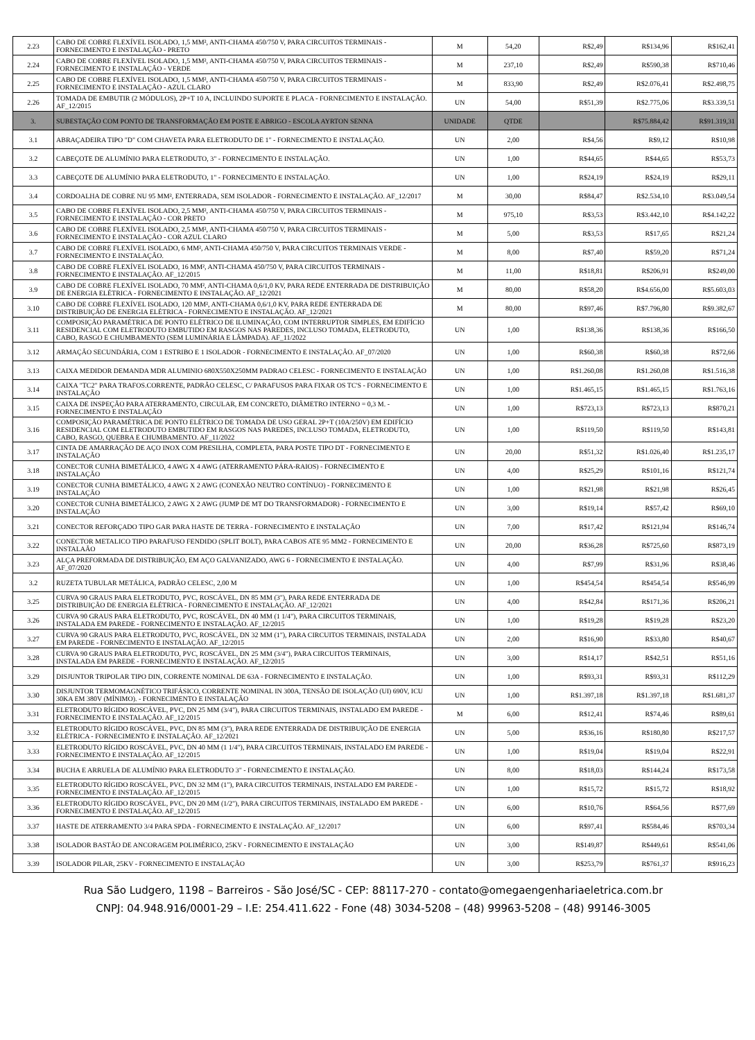| 2.23 | CABO DE COBRE FLEXÍVEL ISOLADO, 1,5 MM², ANTI-CHAMA 450/750 V, PARA CIRCUITOS TERMINAIS - FORNECIMENTO E INSTALAÇÃO - PRETO | M | 54,20 | R$2,49 | R$134,96 | R$162,41 |
| 2.24 | CABO DE COBRE FLEXÍVEL ISOLADO, 1,5 MM², ANTI-CHAMA 450/750 V, PARA CIRCUITOS TERMINAIS - FORNECIMENTO E INSTALAÇÃO - VERDE | M | 237,10 | R$2,49 | R$590,38 | R$710,46 |
| 2.25 | CABO DE COBRE FLEXÍVEL ISOLADO, 1,5 MM², ANTI-CHAMA 450/750 V, PARA CIRCUITOS TERMINAIS - FORNECIMENTO E INSTALAÇÃO - AZUL CLARO | M | 833,90 | R$2,49 | R$2.076,41 | R$2.498,75 |
| 2.26 | TOMADA DE EMBUTIR (2 MÓDULOS), 2P+T 10 A, INCLUINDO SUPORTE E PLACA - FORNECIMENTO E INSTALAÇÃO. AF_12/2015 | UN | 54,00 | R$51,39 | R$2.775,06 | R$3.339,51 |
| 3. | SUBESTAÇÃO COM PONTO DE TRANSFORMAÇÃO EM POSTE E ABRIGO - ESCOLA AYRTON SENNA | UNIDADE | QTDE | | R$75.884,42 | R$91.319,31 |
| 3.1 | ABRAÇADEIRA TIPO "D" COM CHAVETA PARA ELETRODUTO DE 1" - FORNECIMENTO E INSTALAÇÃO. | UN | 2,00 | R$4,56 | R$9,12 | R$10,98 |
| 3.2 | CABEÇOTE DE ALUMÍNIO PARA ELETRODUTO, 3" - FORNECIMENTO E INSTALAÇÃO. | UN | 1,00 | R$44,65 | R$44,65 | R$53,73 |
| 3.3 | CABEÇOTE DE ALUMÍNIO PARA ELETRODUTO, 1" - FORNECIMENTO E INSTALAÇÃO. | UN | 1,00 | R$24,19 | R$24,19 | R$29,11 |
| 3.4 | CORDOALHA DE COBRE NU 95 MM², ENTERRADA, SEM ISOLADOR - FORNECIMENTO E INSTALAÇÃO. AF_12/2017 | M | 30,00 | R$84,47 | R$2.534,10 | R$3.049,54 |
| 3.5 | CABO DE COBRE FLEXÍVEL ISOLADO, 2,5 MM², ANTI-CHAMA 450/750 V, PARA CIRCUITOS TERMINAIS - FORNECIMENTO E INSTALAÇÃO - COR PRETO | M | 975,10 | R$3,53 | R$3.442,10 | R$4.142,22 |
| 3.6 | CABO DE COBRE FLEXÍVEL ISOLADO, 2,5 MM², ANTI-CHAMA 450/750 V, PARA CIRCUITOS TERMINAIS - FORNECIMENTO E INSTALAÇÃO - COR AZUL CLARO | M | 5,00 | R$3,53 | R$17,65 | R$21,24 |
| 3.7 | CABO DE COBRE FLEXÍVEL ISOLADO, 6 MM², ANTI-CHAMA 450/750 V, PARA CIRCUITOS TERMINAIS VERDE - FORNECIMENTO E INSTALAÇÃO. | M | 8,00 | R$7,40 | R$59,20 | R$71,24 |
| 3.8 | CABO DE COBRE FLEXÍVEL ISOLADO, 16 MM², ANTI-CHAMA 450/750 V, PARA CIRCUITOS TERMINAIS - FORNECIMENTO E INSTALAÇÃO. AF_12/2015 | M | 11,00 | R$18,81 | R$206,91 | R$249,00 |
| 3.9 | CABO DE COBRE FLEXÍVEL ISOLADO, 70 MM², ANTI-CHAMA 0,6/1,0 KV, PARA REDE ENTERRADA DE DISTRIBUIÇÃO DE ENERGIA ELÉTRICA - FORNECIMENTO E INSTALAÇÃO. AF_12/2021 | M | 80,00 | R$58,20 | R$4.656,00 | R$5.603,03 |
| 3.10 | CABO DE COBRE FLEXÍVEL ISOLADO, 120 MM², ANTI-CHAMA 0,6/1,0 KV, PARA REDE ENTERRADA DE DISTRIBUIÇÃO DE ENERGIA ELÉTRICA - FORNECIMENTO E INSTALAÇÃO. AF_12/2021 | M | 80,00 | R$97,46 | R$7.796,80 | R$9.382,67 |
| 3.11 | COMPOSIÇÃO PARAMÉTRICA DE PONTO ELÉTRICO DE ILUMINAÇÃO, COM INTERRUPTOR SIMPLES, EM EDIFÍCIO RESIDENCIAL COM ELETRODUTO EMBUTIDO EM RASGOS NAS PAREDES, INCLUSO TOMADA, ELETRODUTO, CABO, RASGO E CHUMBAMENTO (SEM LUMINÁRIA E LÂMPADA). AF_11/2022 | UN | 1,00 | R$138,36 | R$138,36 | R$166,50 |
| 3.12 | ARMAÇÃO SECUNDÁRIA, COM 1 ESTRIBO E 1 ISOLADOR - FORNECIMENTO E INSTALAÇÃO. AF_07/2020 | UN | 1,00 | R$60,38 | R$60,38 | R$72,66 |
| 3.13 | CAIXA MEDIDOR DEMANDA MDR ALUMINIO 680X550X250MM PADRAO CELESC - FORNECIMENTO E INSTALAÇÃO | UN | 1,00 | R$1.260,08 | R$1.260,08 | R$1.516,38 |
| 3.14 | CAIXA "TC2" PARA TRAFOS.CORRENTE, PADRÃO CELESC, C/ PARAFUSOS PARA FIXAR OS TC'S - FORNECIMENTO E INSTALAÇÃO | UN | 1,00 | R$1.465,15 | R$1.465,15 | R$1.763,16 |
| 3.15 | CAIXA DE INSPEÇÃO PARA ATERRAMENTO, CIRCULAR, EM CONCRETO, DIÂMETRO INTERNO = 0,3 M. - FORNECIMENTO E INSTALAÇÃO | UN | 1,00 | R$723,13 | R$723,13 | R$870,21 |
| 3.16 | COMPOSIÇÃO PARAMÉTRICA DE PONTO ELÉTRICO DE TOMADA DE USO GERAL 2P+T (10A/250V) EM EDIFÍCIO RESIDENCIAL COM ELETRODUTO EMBUTIDO EM RASGOS NAS PAREDES, INCLUSO TOMADA, ELETRODUTO, CABO, RASGO, QUEBRA E CHUMBAMENTO. AF_11/2022 | UN | 1,00 | R$119,50 | R$119,50 | R$143,81 |
| 3.17 | CINTA DE AMARRAÇÃO DE AÇO INOX COM PRESILHA, COMPLETA, PARA POSTE TIPO DT - FORNECIMENTO E INSTALAÇÃO | UN | 20,00 | R$51,32 | R$1.026,40 | R$1.235,17 |
| 3.18 | CONECTOR CUNHA BIMETÁLICO, 4 AWG X 4 AWG (ATERRAMENTO PÁRA-RAIOS) - FORNECIMENTO E INSTALAÇÃO | UN | 4,00 | R$25,29 | R$101,16 | R$121,74 |
| 3.19 | CONECTOR CUNHA BIMETÁLICO, 4 AWG X 2 AWG (CONEXÃO NEUTRO CONTÍNUO) - FORNECIMENTO E INSTALAÇÃO | UN | 1,00 | R$21,98 | R$21,98 | R$26,45 |
| 3.20 | CONECTOR CUNHA BIMETÁLICO, 2 AWG X 2 AWG (JUMP DE MT DO TRANSFORMADOR) - FORNECIMENTO E INSTALAÇÃO | UN | 3,00 | R$19,14 | R$57,42 | R$69,10 |
| 3.21 | CONECTOR REFORÇADO TIPO GAR PARA HASTE DE TERRA - FORNECIMENTO E INSTALAÇÃO | UN | 7,00 | R$17,42 | R$121,94 | R$146,74 |
| 3.22 | CONECTOR METALICO TIPO PARAFUSO FENDIDO (SPLIT BOLT), PARA CABOS ATE 95 MM2 - FORNECIMENTO E INSTALAÃO | UN | 20,00 | R$36,28 | R$725,60 | R$873,19 |
| 3.23 | ALÇA PREFORMADA DE DISTRIBUIÇÃO, EM AÇO GALVANIZADO, AWG 6 - FORNECIMENTO E INSTALAÇÃO. AF_07/2020 | UN | 4,00 | R$7,99 | R$31,96 | R$38,46 |
| 3.2 | RUZETA TUBULAR METÁLICA, PADRÃO CELESC, 2,00 M | UN | 1,00 | R$454,54 | R$454,54 | R$546,99 |
| 3.25 | CURVA 90 GRAUS PARA ELETRODUTO, PVC, ROSCÁVEL, DN 85 MM (3"), PARA REDE ENTERRADA DE DISTRIBUIÇÃO DE ENERGIA ELÉTRICA - FORNECIMENTO E INSTALAÇÃO. AF_12/2021 | UN | 4,00 | R$42,84 | R$171,36 | R$206,21 |
| 3.26 | CURVA 90 GRAUS PARA ELETRODUTO, PVC, ROSCÁVEL, DN 40 MM (1 1/4"), PARA CIRCUITOS TERMINAIS, INSTALADA EM PAREDE - FORNECIMENTO E INSTALAÇÃO. AF_12/2015 | UN | 1,00 | R$19,28 | R$19,28 | R$23,20 |
| 3.27 | CURVA 90 GRAUS PARA ELETRODUTO, PVC, ROSCÁVEL, DN 32 MM (1"), PARA CIRCUITOS TERMINAIS, INSTALADA EM PAREDE - FORNECIMENTO E INSTALAÇÃO. AF_12/2015 | UN | 2,00 | R$16,90 | R$33,80 | R$40,67 |
| 3.28 | CURVA 90 GRAUS PARA ELETRODUTO, PVC, ROSCÁVEL, DN 25 MM (3/4"), PARA CIRCUITOS TERMINAIS, INSTALADA EM PAREDE - FORNECIMENTO E INSTALAÇÃO. AF_12/2015 | UN | 3,00 | R$14,17 | R$42,51 | R$51,16 |
| 3.29 | DISJUNTOR TRIPOLAR TIPO DIN, CORRENTE NOMINAL DE 63A - FORNECIMENTO E INSTALAÇÃO. | UN | 1,00 | R$93,31 | R$93,31 | R$112,29 |
| 3.30 | DISJUNTOR TERMOMAGNÉTICO TRIFÁSICO, CORRENTE NOMINAL IN 300A, TENSÃO DE ISOLAÇÃO (UI) 690V, ICU 30KA EM 380V (MÍNIMO). - FORNECIMENTO E INSTALAÇÃO | UN | 1,00 | R$1.397,18 | R$1.397,18 | R$1.681,37 |
| 3.31 | ELETRODUTO RÍGIDO ROSCÁVEL, PVC, DN 25 MM (3/4"), PARA CIRCUITOS TERMINAIS, INSTALADO EM PAREDE - FORNECIMENTO E INSTALAÇÃO. AF_12/2015 | M | 6,00 | R$12,41 | R$74,46 | R$89,61 |
| 3.32 | ELETRODUTO RÍGIDO ROSCÁVEL, PVC, DN 85 MM (3"), PARA REDE ENTERRADA DE DISTRIBUIÇÃO DE ENERGIA ELÉTRICA - FORNECIMENTO E INSTALAÇÃO. AF_12/2021 | UN | 5,00 | R$36,16 | R$180,80 | R$217,57 |
| 3.33 | ELETRODUTO RÍGIDO ROSCÁVEL, PVC, DN 40 MM (1 1/4"), PARA CIRCUITOS TERMINAIS, INSTALADO EM PAREDE - FORNECIMENTO E INSTALAÇÃO. AF_12/2015 | UN | 1,00 | R$19,04 | R$19,04 | R$22,91 |
| 3.34 | BUCHA E ARRUELA DE ALUMÍNIO PARA ELETRODUTO 3" - FORNECIMENTO E INSTALAÇÃO. | UN | 8,00 | R$18,03 | R$144,24 | R$173,58 |
| 3.35 | ELETRODUTO RÍGIDO ROSCÁVEL, PVC, DN 32 MM (1"), PARA CIRCUITOS TERMINAIS, INSTALADO EM PAREDE - FORNECIMENTO E INSTALAÇÃO. AF_12/2015 | UN | 1,00 | R$15,72 | R$15,72 | R$18,92 |
| 3.36 | ELETRODUTO RÍGIDO ROSCÁVEL, PVC, DN 20 MM (1/2"), PARA CIRCUITOS TERMINAIS, INSTALADO EM PAREDE - FORNECIMENTO E INSTALAÇÃO. AF_12/2015 | UN | 6,00 | R$10,76 | R$64,56 | R$77,69 |
| 3.37 | HASTE DE ATERRAMENTO 3/4 PARA SPDA - FORNECIMENTO E INSTALAÇÃO. AF_12/2017 | UN | 6,00 | R$97,41 | R$584,46 | R$703,34 |
| 3.38 | ISOLADOR BASTÃO DE ANCORAGEM POLIMÉRICO, 25KV - FORNECIMENTO E INSTALAÇÃO | UN | 3,00 | R$149,87 | R$449,61 | R$541,06 |
| 3.39 | ISOLADOR PILAR, 25KV - FORNECIMENTO E INSTALAÇÃO | UN | 3,00 | R$253,79 | R$761,37 | R$916,23 |
Rua São Ludgero, 1198 – Barreiros - São José/SC - CEP: 88117-270 - contato@omegaengenhariaeletrica.com.br
CNPJ: 04.948.916/0001-29 – I.E: 254.411.622 - Fone (48) 3034-5208 – (48) 99963-5208 – (48) 99146-3005